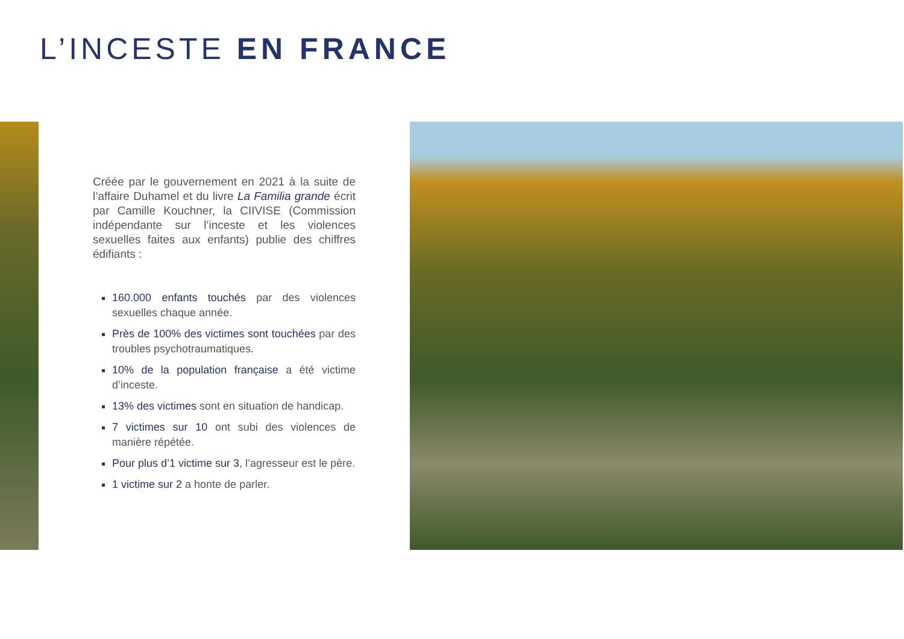L’INCESTE EN FRANCE
Créée par le gouvernement en 2021 à la suite de l’affaire Duhamel et du livre La Familia grande écrit par Camille Kouchner, la CIIVISE (Commission indépendante sur l’inceste et les violences sexuelles faites aux enfants) publie des chiffres édifiants :
160.000 enfants touchés par des violences sexuelles chaque année.
Près de 100% des victimes sont touchées par des troubles psychotraumatiques.
10% de la population française a été victime d’inceste.
13% des victimes sont en situation de handicap.
7 victimes sur 10 ont subi des violences de manière répétée.
Pour plus d’1 victime sur 3, l’agresseur est le père.
1 victime sur 2 a honte de parler.